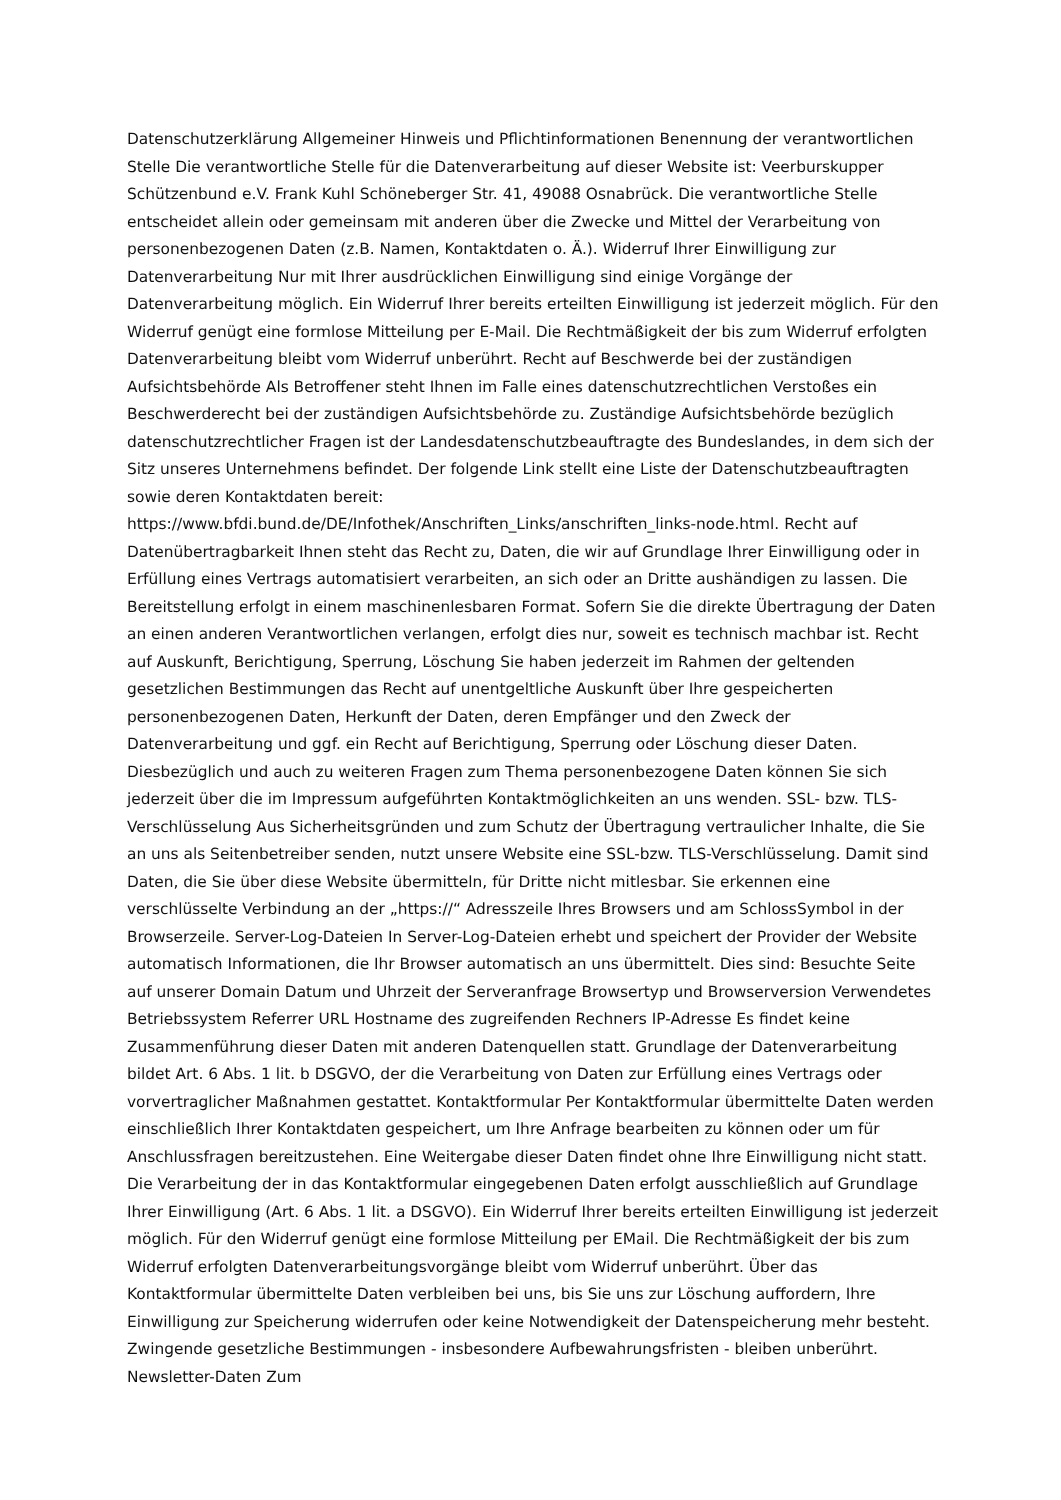Datenschutzerklärung Allgemeiner Hinweis und Pflichtinformationen Benennung der verantwortlichen Stelle Die verantwortliche Stelle für die Datenverarbeitung auf dieser Website ist: Veerburskupper Schützenbund e.V. Frank Kuhl Schöneberger Str. 41, 49088 Osnabrück. Die verantwortliche Stelle entscheidet allein oder gemeinsam mit anderen über die Zwecke und Mittel der Verarbeitung von personenbezogenen Daten (z.B. Namen, Kontaktdaten o. Ä.). Widerruf Ihrer Einwilligung zur Datenverarbeitung Nur mit Ihrer ausdrücklichen Einwilligung sind einige Vorgänge der Datenverarbeitung möglich. Ein Widerruf Ihrer bereits erteilten Einwilligung ist jederzeit möglich. Für den Widerruf genügt eine formlose Mitteilung per E-Mail. Die Rechtmäßigkeit der bis zum Widerruf erfolgten Datenverarbeitung bleibt vom Widerruf unberührt. Recht auf Beschwerde bei der zuständigen Aufsichtsbehörde Als Betroffener steht Ihnen im Falle eines datenschutzrechtlichen Verstoßes ein Beschwerderecht bei der zuständigen Aufsichtsbehörde zu. Zuständige Aufsichtsbehörde bezüglich datenschutzrechtlicher Fragen ist der Landesdatenschutzbeauftragte des Bundeslandes, in dem sich der Sitz unseres Unternehmens befindet. Der folgende Link stellt eine Liste der Datenschutzbeauftragten sowie deren Kontaktdaten bereit: https://www.bfdi.bund.de/DE/Infothek/Anschriften_Links/anschriften_links-node.html. Recht auf Datenübertragbarkeit Ihnen steht das Recht zu, Daten, die wir auf Grundlage Ihrer Einwilligung oder in Erfüllung eines Vertrags automatisiert verarbeiten, an sich oder an Dritte aushändigen zu lassen. Die Bereitstellung erfolgt in einem maschinenlesbaren Format. Sofern Sie die direkte Übertragung der Daten an einen anderen Verantwortlichen verlangen, erfolgt dies nur, soweit es technisch machbar ist. Recht auf Auskunft, Berichtigung, Sperrung, Löschung Sie haben jederzeit im Rahmen der geltenden gesetzlichen Bestimmungen das Recht auf unentgeltliche Auskunft über Ihre gespeicherten personenbezogenen Daten, Herkunft der Daten, deren Empfänger und den Zweck der Datenverarbeitung und ggf. ein Recht auf Berichtigung, Sperrung oder Löschung dieser Daten. Diesbezüglich und auch zu weiteren Fragen zum Thema personenbezogene Daten können Sie sich jederzeit über die im Impressum aufgeführten Kontaktmöglichkeiten an uns wenden. SSL- bzw. TLS-Verschlüsselung Aus Sicherheitsgründen und zum Schutz der Übertragung vertraulicher Inhalte, die Sie an uns als Seitenbetreiber senden, nutzt unsere Website eine SSL-bzw. TLS-Verschlüsselung. Damit sind Daten, die Sie über diese Website übermitteln, für Dritte nicht mitlesbar. Sie erkennen eine verschlüsselte Verbindung an der „https://“ Adresszeile Ihres Browsers und am SchlossSymbol in der Browserzeile. Server-Log-Dateien In Server-Log-Dateien erhebt und speichert der Provider der Website automatisch Informationen, die Ihr Browser automatisch an uns übermittelt. Dies sind: Besuchte Seite auf unserer Domain Datum und Uhrzeit der Serveranfrage Browsertyp und Browserversion Verwendetes Betriebssystem Referrer URL Hostname des zugreifenden Rechners IP-Adresse Es findet keine Zusammenführung dieser Daten mit anderen Datenquellen statt. Grundlage der Datenverarbeitung bildet Art. 6 Abs. 1 lit. b DSGVO, der die Verarbeitung von Daten zur Erfüllung eines Vertrags oder vorvertraglicher Maßnahmen gestattet. Kontaktformular Per Kontaktformular übermittelte Daten werden einschließlich Ihrer Kontaktdaten gespeichert, um Ihre Anfrage bearbeiten zu können oder um für Anschlussfragen bereitzustehen. Eine Weitergabe dieser Daten findet ohne Ihre Einwilligung nicht statt. Die Verarbeitung der in das Kontaktformular eingegebenen Daten erfolgt ausschließlich auf Grundlage Ihrer Einwilligung (Art. 6 Abs. 1 lit. a DSGVO). Ein Widerruf Ihrer bereits erteilten Einwilligung ist jederzeit möglich. Für den Widerruf genügt eine formlose Mitteilung per EMail. Die Rechtmäßigkeit der bis zum Widerruf erfolgten Datenverarbeitungsvorgänge bleibt vom Widerruf unberührt. Über das Kontaktformular übermittelte Daten verbleiben bei uns, bis Sie uns zur Löschung auffordern, Ihre Einwilligung zur Speicherung widerrufen oder keine Notwendigkeit der Datenspeicherung mehr besteht. Zwingende gesetzliche Bestimmungen - insbesondere Aufbewahrungsfristen - bleiben unberührt. Newsletter-Daten Zum